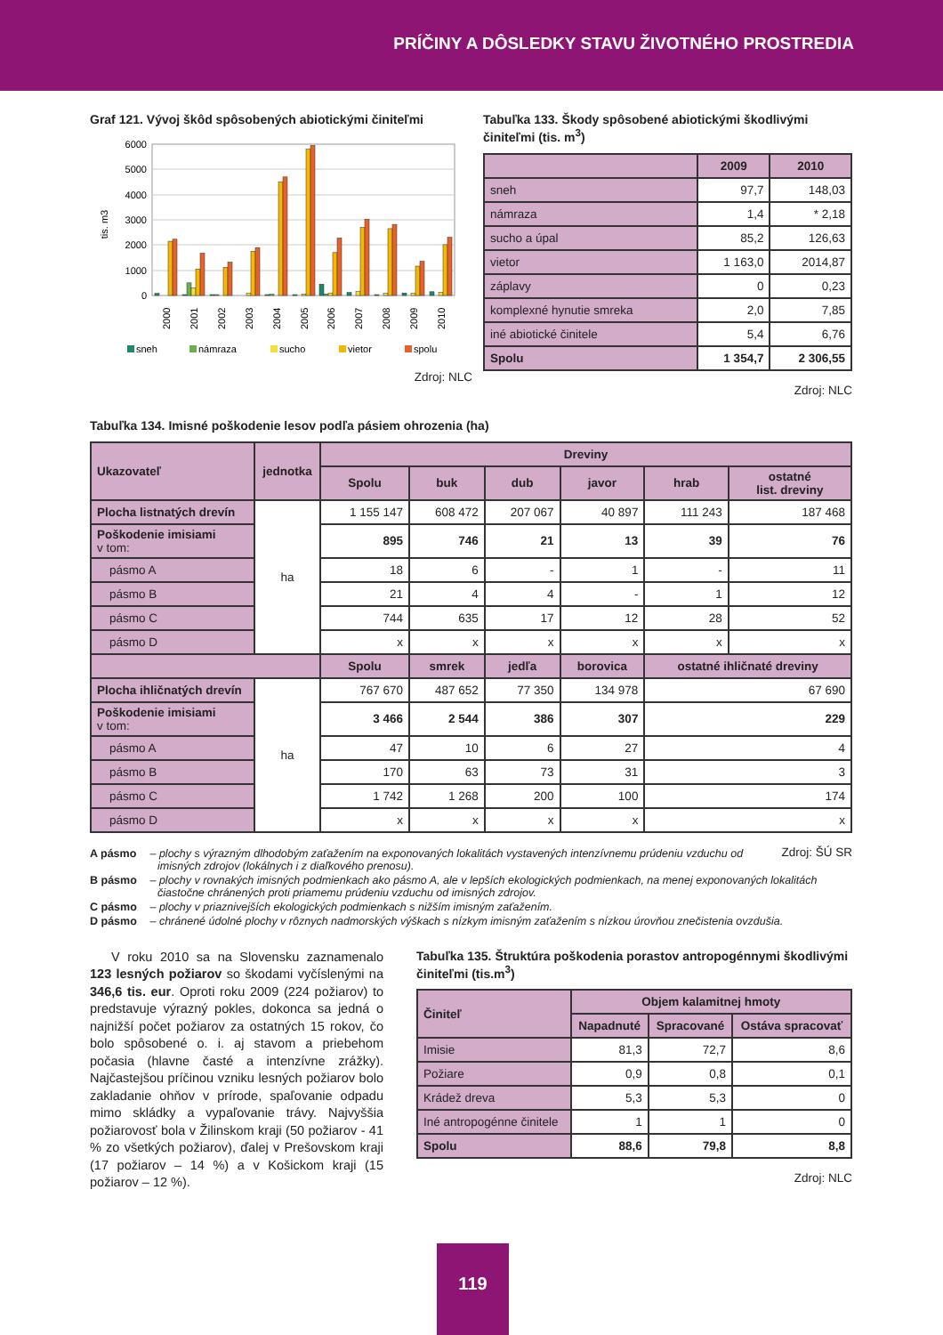PRÍČINY A DÔSLEDKY STAVU ŽIVOTNÉHO PROSTREDIA
Graf 121. Vývoj škôd spôsobených abiotickými činiteľmi
6000
5000
4000
3000
2000
1000
0
tis. m3
2000
2001
2002
2003
2004
2005
2006
2007
2008
2009
2010
sneh
námraza
sucho
vietor
spolu
Zdroj: NLC
Tabuľka 133. Škody spôsobené abiotickými škodlivými činiteľmi (tis. m<sup>3</sup>)
| | 2009 | 2010 |
| --- | --- | --- |
| sneh | 97,7 | 148,03 |
| námraza | 1,4 | * 2,18 |
| sucho a úpal | 85,2 | 126,63 |
| vietor | 1 163,0 | 2014,87 |
| záplavy | 0 | 0,23 |
| komplexné hynutie smreka | 2,0 | 7,85 |
| iné abiotické činitele | 5,4 | 6,76 |
| Spolu | 1 354,7 | 2 306,55 |
Zdroj: NLC
Tabuľka 134. Imisné poškodenie lesov podľa pásiem ohrozenia (ha)
| Ukazovateľ | jednotka | Dreviny | | | | | |
| --- | --- | --- | --- | --- | --- | --- | --- |
| | | Spolu | buk | dub | javor | hrab | ostatné list. dreviny |
| Plocha listnatých drevín | ha | 1 155 147 | 608 472 | 207 067 | 40 897 | 111 243 | 187 468 |
| Poškodenie imisiami v tom: | | 895 | 746 | 21 | 13 | 39 | 76 |
| pásmo A | | 18 | 6 | - | 1 | - | 11 |
| pásmo B | | 21 | 4 | 4 | - | 1 | 12 |
| pásmo C | | 744 | 635 | 17 | 12 | 28 | 52 |
| pásmo D | | x | x | x | x | x | x |
| | | Spolu | smrek | jedľa | borovica | ostatné ihličnaté dreviny | |
| Plocha ihličnatých drevín | ha | 767 670 | 487 652 | 77 350 | 134 978 | 67 690 | |
| Poškodenie imisiami v tom: | | 3 466 | 2 544 | 386 | 307 | 229 | |
| pásmo A | | 47 | 10 | 6 | 27 | 4 | |
| pásmo B | | 170 | 63 | 73 | 31 | 3 | |
| pásmo C | | 1 742 | 1 268 | 200 | 100 | 174 | |
| pásmo D | | x | x | x | x | x | |
Zdroj: ŠÚ SR
A pásmo – plochy s výrazným dlhodobým zaťažením na exponovaných lokalitách vystavených intenzívnemu prúdeniu vzduchu od imisných zdrojov (lokálnych i z diaľkového prenosu).
B pásmo – plochy v rovnakých imisných podmienkach ako pásmo A, ale v lepších ekologických podmienkach, na menej exponovaných lokalitách čiastočne chránených proti priamemu prúdeniu vzduchu od imisných zdrojov.
C pásmo – plochy v priaznivejších ekologických podmienkach s nižším imisným zaťažením.
D pásmo – chránené údolné plochy v rôznych nadmorských výškach s nízkym imisným zaťažením s nízkou úrovňou znečistenia ovzdušia.
V roku 2010 sa na Slovensku zaznamenalo 123 lesných požiarov so škodami vyčíslenými na 346,6 tis. eur. Oproti roku 2009 (224 požiarov) to predstavuje výrazný pokles, dokonca sa jedná o najnižší počet požiarov za ostatných 15 rokov, čo bolo spôsobené o. i. aj stavom a priebehom počasia (hlavne časté a intenzívne zrážky). Najčastejšou príčinou vzniku lesných požiarov bolo zakladanie ohňov v prírode, spaľovanie odpadu mimo skládky a vypaľovanie trávy. Najvyššia požiarovosť bola v Žilinskom kraji (50 požiarov - 41 % zo všetkých požiarov), ďalej v Prešovskom kraji (17 požiarov – 14 %) a v Košickom kraji (15 požiarov – 12 %).
Tabuľka 135. Štruktúra poškodenia porastov antropogénnymi škodlivými činiteľmi (tis.m<sup>3</sup>)
| Činiteľ | Objem kalamitnej hmoty | | |
| --- | --- | --- | --- |
| | Napadnuté | Spracované | Ostáva spracovať |
| Imisie | 81,3 | 72,7 | 8,6 |
| Požiare | 0,9 | 0,8 | 0,1 |
| Krádež dreva | 5,3 | 5,3 | 0 |
| Iné antropogénne činitele | 1 | 1 | 0 |
| Spolu | 88,6 | 79,8 | 8,8 |
Zdroj: NLC
119